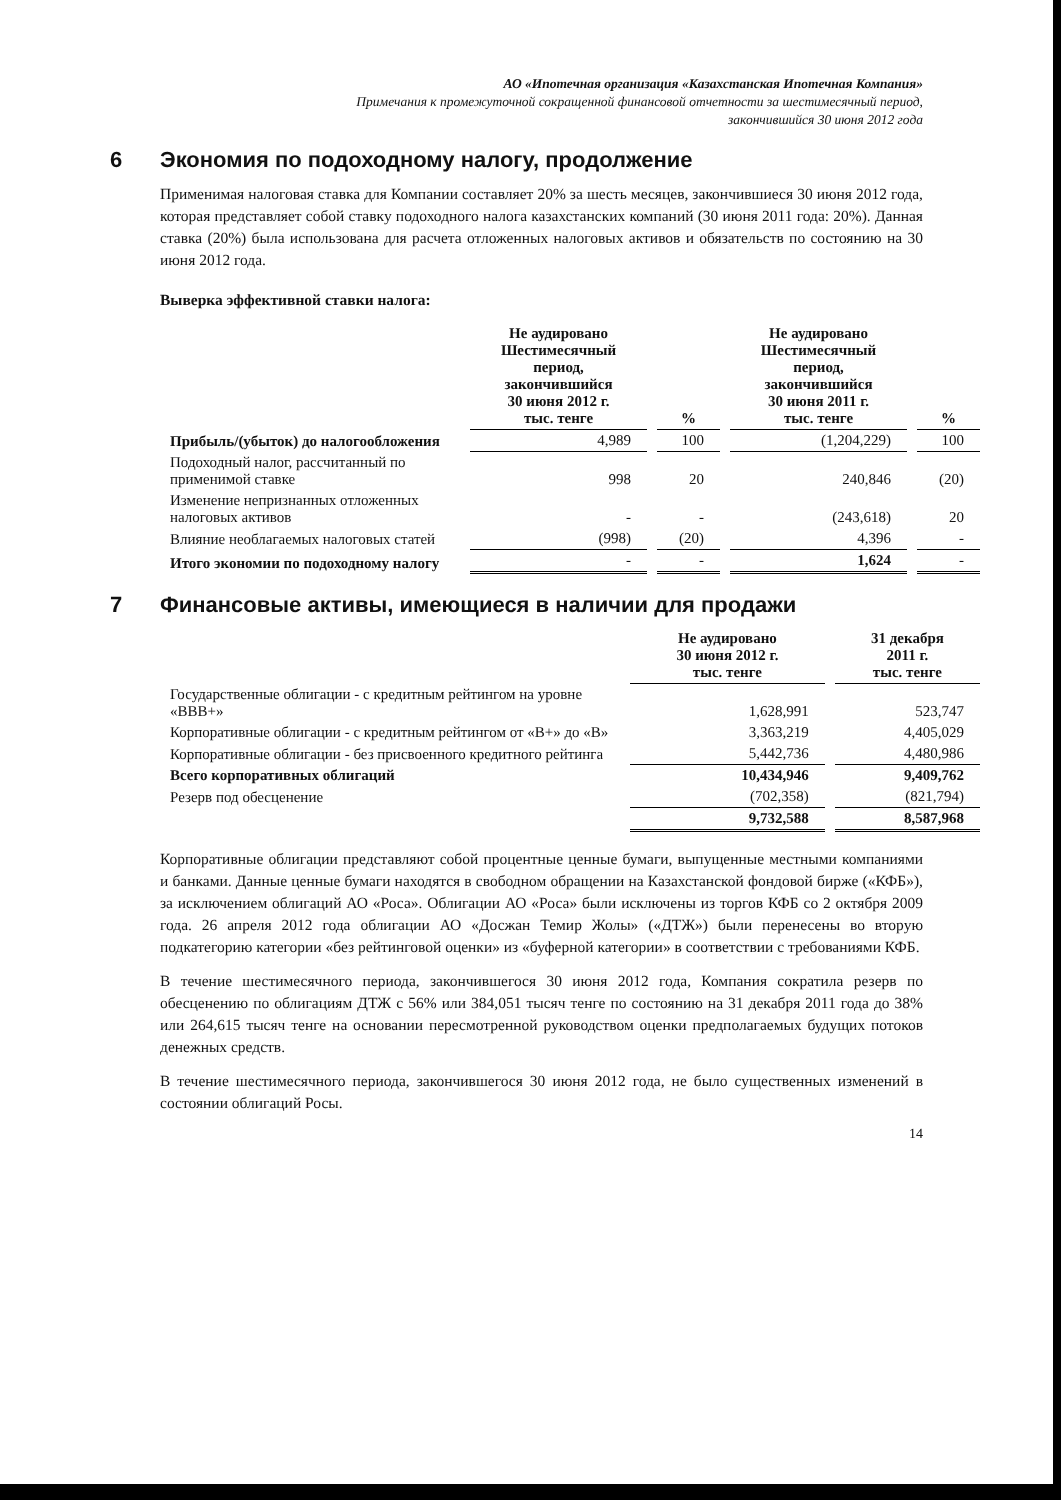АО «Ипотечная организация «Казахстанская Ипотечная Компания»
Примечания к промежуточной сокращенной финансовой отчетности за шестимесячный период,
закончившийся 30 июня 2012 года
6 Экономия по подоходному налогу, продолжение
Применимая налоговая ставка для Компании составляет 20% за шесть месяцев, закончившиеся 30 июня 2012 года, которая представляет собой ставку подоходного налога казахстанских компаний (30 июня 2011 года: 20%). Данная ставка (20%) была использована для расчета отложенных налоговых активов и обязательств по состоянию на 30 июня 2012 года.
Выверка эффективной ставки налога:
| | Не аудировано Шестимесячный период, закончившийся 30 июня 2012 г. тыс. тенге | % | Не аудировано Шестимесячный период, закончившийся 30 июня 2011 г. тыс. тенге | % |
| --- | --- | --- | --- | --- |
| Прибыль/(убыток) до налогообложения | 4,989 | 100 | (1,204,229) | 100 |
| Подоходный налог, рассчитанный по применимой ставке | 998 | 20 | 240,846 | (20) |
| Изменение непризнанных отложенных налоговых активов | - | - | (243,618) | 20 |
| Влияние необлагаемых налоговых статей | (998) | (20) | 4,396 | - |
| Итого экономии по подоходному налогу | - | - | 1,624 | - |
7 Финансовые активы, имеющиеся в наличии для продажи
| | Не аудировано 30 июня 2012 г. тыс. тенге | 31 декабря 2011 г. тыс. тенге |
| --- | --- | --- |
| Государственные облигации - с кредитным рейтингом на уровне «BBB+» | 1,628,991 | 523,747 |
| Корпоративные облигации - с кредитным рейтингом от «В+» до «В» | 3,363,219 | 4,405,029 |
| Корпоративные облигации - без присвоенного кредитного рейтинга | 5,442,736 | 4,480,986 |
| Всего корпоративных облигаций | 10,434,946 | 9,409,762 |
| Резерв под обесценение | (702,358) | (821,794) |
| | 9,732,588 | 8,587,968 |
Корпоративные облигации представляют собой процентные ценные бумаги, выпущенные местными компаниями и банками. Данные ценные бумаги находятся в свободном обращении на Казахстанской фондовой бирже («КФБ»), за исключением облигаций АО «Роса». Облигации АО «Роса» были исключены из торгов КФБ со 2 октября 2009 года. 26 апреля 2012 года облигации АО «Досжан Темир Жолы» («ДТЖ») были перенесены во вторую подкатегорию категории «без рейтинговой оценки» из «буферной категории» в соответствии с требованиями КФБ.
В течение шестимесячного периода, закончившегося 30 июня 2012 года, Компания сократила резерв по обесценению по облигациям ДТЖ с 56% или 384,051 тысяч тенге по состоянию на 31 декабря 2011 года до 38% или 264,615 тысяч тенге на основании пересмотренной руководством оценки предполагаемых будущих потоков денежных средств.
В течение шестимесячного периода, закончившегося 30 июня 2012 года, не было существенных изменений в состоянии облигаций Росы.
14